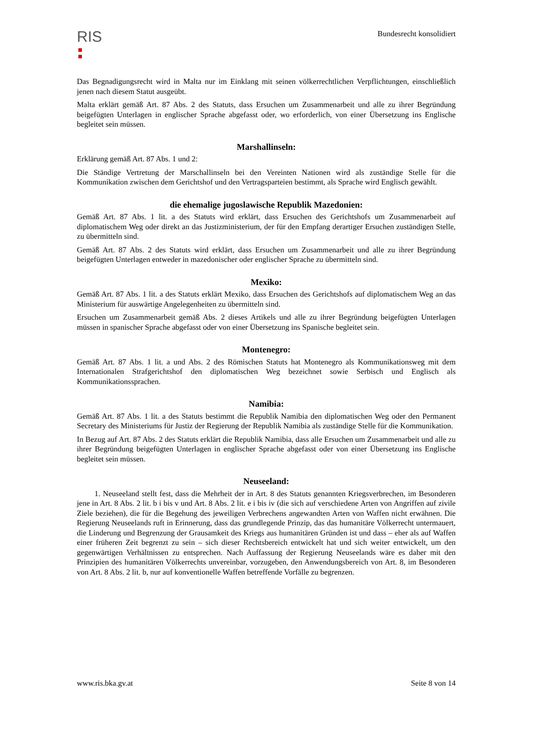RIS
Bundesrecht konsolidiert
Das Begnadigungsrecht wird in Malta nur im Einklang mit seinen völkerrechtlichen Verpflichtungen, einschließlich jenen nach diesem Statut ausgeübt.
Malta erklärt gemäß Art. 87 Abs. 2 des Statuts, dass Ersuchen um Zusammenarbeit und alle zu ihrer Begründung beigefügten Unterlagen in englischer Sprache abgefasst oder, wo erforderlich, von einer Übersetzung ins Englische begleitet sein müssen.
Marshallinseln:
Erklärung gemäß Art. 87 Abs. 1 und 2:
Die Ständige Vertretung der Marschallinseln bei den Vereinten Nationen wird als zuständige Stelle für die Kommunikation zwischen dem Gerichtshof und den Vertragsparteien bestimmt, als Sprache wird Englisch gewählt.
die ehemalige jugoslawische Republik Mazedonien:
Gemäß Art. 87 Abs. 1 lit. a des Statuts wird erklärt, dass Ersuchen des Gerichtshofs um Zusammenarbeit auf diplomatischem Weg oder direkt an das Justizministerium, der für den Empfang derartiger Ersuchen zuständigen Stelle, zu übermitteln sind.
Gemäß Art. 87 Abs. 2 des Statuts wird erklärt, dass Ersuchen um Zusammenarbeit und alle zu ihrer Begründung beigefügten Unterlagen entweder in mazedonischer oder englischer Sprache zu übermitteln sind.
Mexiko:
Gemäß Art. 87 Abs. 1 lit. a des Statuts erklärt Mexiko, dass Ersuchen des Gerichtshofs auf diplomatischem Weg an das Ministerium für auswärtige Angelegenheiten zu übermitteln sind.
Ersuchen um Zusammenarbeit gemäß Abs. 2 dieses Artikels und alle zu ihrer Begründung beigefügten Unterlagen müssen in spanischer Sprache abgefasst oder von einer Übersetzung ins Spanische begleitet sein.
Montenegro:
Gemäß Art. 87 Abs. 1 lit. a und Abs. 2 des Römischen Statuts hat Montenegro als Kommunikationsweg mit dem Internationalen Strafgerichtshof den diplomatischen Weg bezeichnet sowie Serbisch und Englisch als Kommunikationssprachen.
Namibia:
Gemäß Art. 87 Abs. 1 lit. a des Statuts bestimmt die Republik Namibia den diplomatischen Weg oder den Permanent Secretary des Ministeriums für Justiz der Regierung der Republik Namibia als zuständige Stelle für die Kommunikation.
In Bezug auf Art. 87 Abs. 2 des Statuts erklärt die Republik Namibia, dass alle Ersuchen um Zusammenarbeit und alle zu ihrer Begründung beigefügten Unterlagen in englischer Sprache abgefasst oder von einer Übersetzung ins Englische begleitet sein müssen.
Neuseeland:
1. Neuseeland stellt fest, dass die Mehrheit der in Art. 8 des Statuts genannten Kriegsverbrechen, im Besonderen jene in Art. 8 Abs. 2 lit. b i bis v und Art. 8 Abs. 2 lit. e i bis iv (die sich auf verschiedene Arten von Angriffen auf zivile Ziele beziehen), die für die Begehung des jeweiligen Verbrechens angewandten Arten von Waffen nicht erwähnen. Die Regierung Neuseelands ruft in Erinnerung, dass das grundlegende Prinzip, das das humanitäre Völkerrecht untermauert, die Linderung und Begrenzung der Grausamkeit des Kriegs aus humanitären Gründen ist und dass – eher als auf Waffen einer früheren Zeit begrenzt zu sein – sich dieser Rechtsbereich entwickelt hat und sich weiter entwickelt, um den gegenwärtigen Verhältnissen zu entsprechen. Nach Auffassung der Regierung Neuseelands wäre es daher mit den Prinzipien des humanitären Völkerrechts unvereinbar, vorzugeben, den Anwendungsbereich von Art. 8, im Besonderen von Art. 8 Abs. 2 lit. b, nur auf konventionelle Waffen betreffende Vorfälle zu begrenzen.
www.ris.bka.gv.at Seite 8 von 14